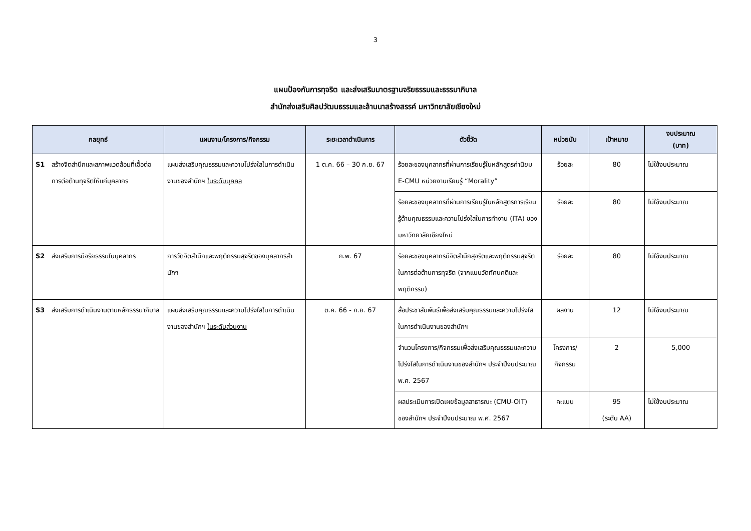3
แผนป้องกันการทุจริต และส่งเสริมมาตรฐานจริยธรรมและธรรมาภิบาล
สำนักส่งเสริมศิลปวัฒนธรรมและล้านนาสร้างสรรค์ มหาวิทยาลัยเชียงใหม่
| กลยุทธ์ | แผนงาน/โครงการ/กิจกรรม | ระยะเวลาดำเนินการ | ตัวชี้วัด | หน่วยนับ | เป้าหมาย | งบประมาณ (บาท) |
| --- | --- | --- | --- | --- | --- | --- |
| S1 สร้างจิตสำนึกและสภาพแวดล้อมที่เอื้อต่อการต่อต้านทุจริตให้แก่บุคลากร | แผนส่งเสริมคุณธรรมและความโปร่งใสในการดำเนินงานของสำนักฯ ในระดับบุคคล | 1 ต.ค. 66 – 30 ก.ย. 67 | ร้อยละของบุคลากรที่ผ่านการเรียนรู้ในหลักสูตรค่านิยม E-CMU หน่วยงานเรียนรู้ “Morality” | ร้อยละ | 80 | ไม่ใช้งบประมาณ |
| | | | ร้อยละของบุคลากรที่ผ่านการเรียนรู้ในหลักสูตรการเรียนรู้ด้านคุณธรรมและความโปร่งใสในการทำงาน (ITA) ของมหาวิทยาลัยเชียงใหม่ | ร้อยละ | 80 | ไม่ใช้งบประมาณ |
| S2 ส่งเสริมการมีจริยธรรมในบุคลากร | การวัดจิตสำนึกและพฤติกรรมสุจริตของบุคลากรสำนักฯ | ก.พ. 67 | ร้อยละของบุคลากรมีจิตสำนึกสุจริตและพฤติกรรมสุจริต ในการต่อต้านการทุจริต (จากแบบวัดทัศนคติและพฤติกรรม) | ร้อยละ | 80 | ไม่ใช้งบประมาณ |
| S3 ส่งเสริมการดำเนินงานตามหลักธรรมาภิบาล | แผนส่งเสริมคุณธรรมและความโปร่งใสในการดำเนินงานของสำนักฯ ในระดับส่วนงาน | ต.ค. 66 - ก.ย. 67 | สื่อประชาสัมพันธ์เพื่อส่งเสริมคุณธรรมและความโปร่งใสในการดำเนินงานของสำนักฯ | ผลงาน | 12 | ไม่ใช้งบประมาณ |
| | | | จำนวนโครงการ/กิจกรรมเพื่อส่งเสริมคุณธรรมและความโปร่งใสในการดำเนินงานของสำนักฯ ประจำปีงบประมาณ พ.ศ. 2567 | โครงการ/ กิจกรรม | 2 | 5,000 |
| | | | ผลประเมินการเปิดเผยข้อมูลสาธารณะ (CMU-OIT) ของสำนักฯ ประจำปีงบประมาณ พ.ศ. 2567 | คะแนน | 95 (ระดับ AA) | ไม่ใช้งบประมาณ |